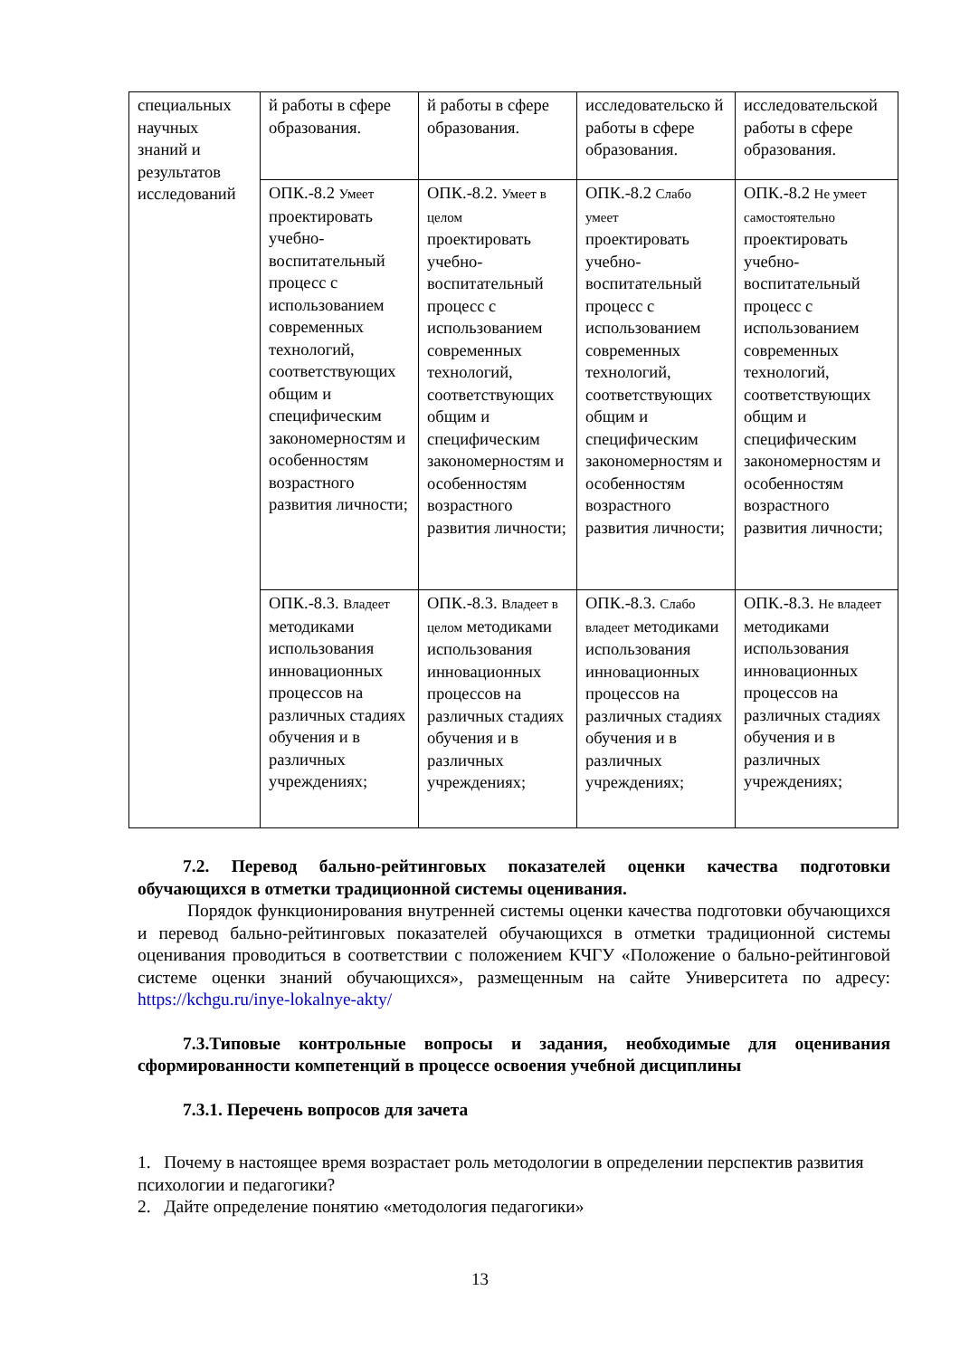| специальных научных знаний и результатов исследований | й работы в сфере образования. | й работы в сфере образования. | исследовательско й работы в сфере образования. | исследовательской работы в сфере образования. |
| | ОПК.-8.2 Умеет проектировать учебно-воспитательный процесс с использованием современных технологий, соответствующих общим и специфическим закономерностям и особенностям возрастного развития личности; | ОПК.-8.2. Умеет в целом проектировать учебно-воспитательный процесс с использованием современных технологий, соответствующих общим и специфическим закономерностям и особенностям возрастного развития личности; | ОПК.-8.2 Слабо умеет проектировать учебно-воспитательный процесс с использованием современных технологий, соответствующих общим и специфическим закономерностям и особенностям возрастного развития личности; | ОПК.-8.2 Не умеет самостоятельно проектировать учебно-воспитательный процесс с использованием современных технологий, соответствующих общим и специфическим закономерностям и особенностям возрастного развития личности; |
| | ОПК.-8.3. Владеет методиками использования инновационных процессов на различных стадиях обучения и в различных учреждениях; | ОПК.-8.3. Владеет в целом методиками использования инновационных процессов на различных стадиях обучения и в различных учреждениях; | ОПК.-8.3. Слабо владеет методиками использования инновационных процессов на различных стадиях обучения и в различных учреждениях; | ОПК.-8.3. Не владеет методиками использования инновационных процессов на различных стадиях обучения и в различных учреждениях; |
7.2. Перевод бально-рейтинговых показателей оценки качества подготовки обучающихся в отметки традиционной системы оценивания.
Порядок функционирования внутренней системы оценки качества подготовки обучающихся и перевод бально-рейтинговых показателей обучающихся в отметки традиционной системы оценивания проводиться в соответствии с положением КЧГУ «Положение о бально-рейтинговой системе оценки знаний обучающихся», размещенным на сайте Университета по адресу: https://kchgu.ru/inye-lokalnye-akty/
7.3.Типовые контрольные вопросы и задания, необходимые для оценивания сформированности компетенций в процессе освоения учебной дисциплины
7.3.1. Перечень вопросов для зачета
1. Почему в настоящее время возрастает роль методологии в определении перспектив развития психологии и педагогики?
2. Дайте определение понятию «методология педагогики»
13